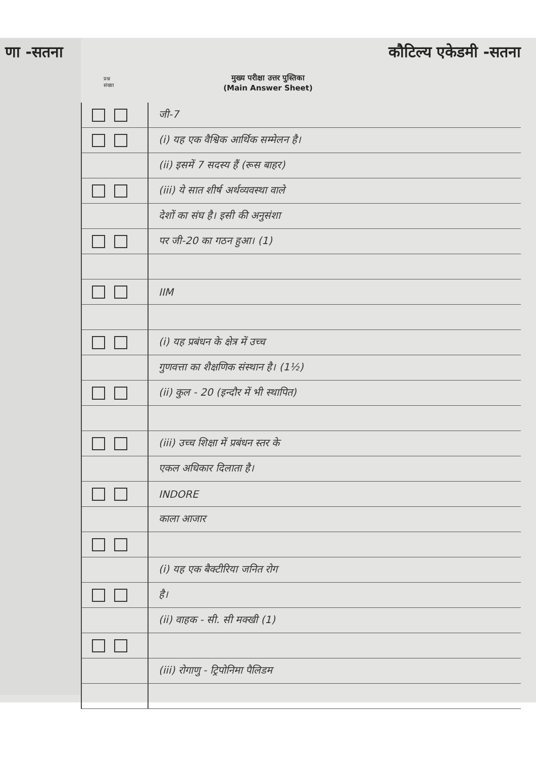णा -सतना कौटिल्य एकेडमी -सतना
प्रश्न
संख्या
मुख्य परीक्षा उत्तर पुस्तिका
(Main Answer Sheet)
जी-7
(i) यह एक वैश्विक आर्थिक सम्मेलन है।
(ii) इसमें 7 सदस्य हैं (रूस बाहर)
(iii) ये सात शीर्ष अर्थव्यवस्था वाले
देशों का संघ है। इसी की अनुसंशा
पर जी-20 का गठन हुआ। (1)
IIM
(i) यह प्रबंधन के क्षेत्र में उच्च
गुणवत्ता का शैक्षणिक संस्थान है। (1½)
(ii) कुल - 20 (इन्दौर में भी स्थापित)
(iii) उच्च शिक्षा में प्रबंधन स्तर के
एकल अधिकार दिलाता है।
INDORE
काला आजार
(i) यह एक बैक्टीरिया जनित रोग
है।
(ii) वाहक - सी. सी मक्खी (1)
(iii) रोगाणु - ट्रिपोनिमा पैलिडम